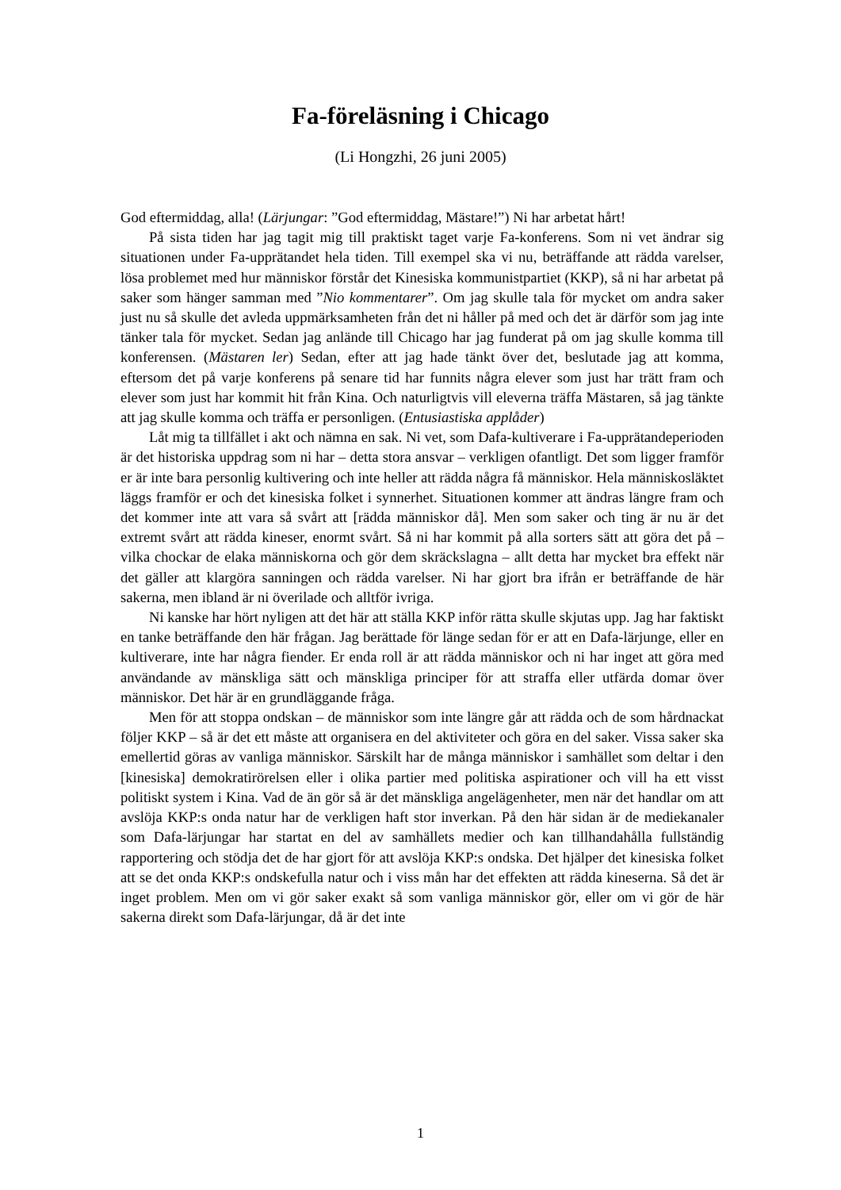Fa-föreläsning i Chicago
(Li Hongzhi, 26 juni 2005)
God eftermiddag, alla! (Lärjungar: ”God eftermiddag, Mästare!”) Ni har arbetat hårt!
På sista tiden har jag tagit mig till praktiskt taget varje Fa-konferens. Som ni vet ändrar sig situationen under Fa-upprätandet hela tiden. Till exempel ska vi nu, beträffande att rädda varelser, lösa problemet med hur människor förstår det Kinesiska kommunistpartiet (KKP), så ni har arbetat på saker som hänger samman med ”Nio kommentarer”. Om jag skulle tala för mycket om andra saker just nu så skulle det avleda uppmärksamheten från det ni håller på med och det är därför som jag inte tänker tala för mycket. Sedan jag anlände till Chicago har jag funderat på om jag skulle komma till konferensen. (Mästaren ler) Sedan, efter att jag hade tänkt över det, beslutade jag att komma, eftersom det på varje konferens på senare tid har funnits några elever som just har trätt fram och elever som just har kommit hit från Kina. Och naturligtvis vill eleverna träffa Mästaren, så jag tänkte att jag skulle komma och träffa er personligen. (Entusiastiska applåder)
Låt mig ta tillfället i akt och nämna en sak. Ni vet, som Dafa-kultiverare i Fa-upprätandeperioden är det historiska uppdrag som ni har – detta stora ansvar – verkligen ofantligt. Det som ligger framför er är inte bara personlig kultivering och inte heller att rädda några få människor. Hela människosläktet läggs framför er och det kinesiska folket i synnerhet. Situationen kommer att ändras längre fram och det kommer inte att vara så svårt att [rädda människor då]. Men som saker och ting är nu är det extremt svårt att rädda kineser, enormt svårt. Så ni har kommit på alla sorters sätt att göra det på – vilka chockar de elaka människorna och gör dem skräckslagna – allt detta har mycket bra effekt när det gäller att klargöra sanningen och rädda varelser. Ni har gjort bra ifrån er beträffande de här sakerna, men ibland är ni överilade och alltför ivriga.
Ni kanske har hört nyligen att det här att ställa KKP inför rätta skulle skjutas upp. Jag har faktiskt en tanke beträffande den här frågan. Jag berättade för länge sedan för er att en Dafa-lärjunge, eller en kultiverare, inte har några fiender. Er enda roll är att rädda människor och ni har inget att göra med användande av mänskliga sätt och mänskliga principer för att straffa eller utfärda domar över människor. Det här är en grundläggande fråga.
Men för att stoppa ondskan – de människor som inte längre går att rädda och de som hårdnackat följer KKP – så är det ett måste att organisera en del aktiviteter och göra en del saker. Vissa saker ska emellertid göras av vanliga människor. Särskilt har de många människor i samhället som deltar i den [kinesiska] demokratirörelsen eller i olika partier med politiska aspirationer och vill ha ett visst politiskt system i Kina. Vad de än gör så är det mänskliga angelägenheter, men när det handlar om att avslöja KKP:s onda natur har de verkligen haft stor inverkan. På den här sidan är de mediekanaler som Dafa-lärjungar har startat en del av samhällets medier och kan tillhandahålla fullständig rapportering och stödja det de har gjort för att avslöja KKP:s ondska. Det hjälper det kinesiska folket att se det onda KKP:s ondskefulla natur och i viss mån har det effekten att rädda kineserna. Så det är inget problem. Men om vi gör saker exakt så som vanliga människor gör, eller om vi gör de här sakerna direkt som Dafa-lärjungar, då är det inte
1